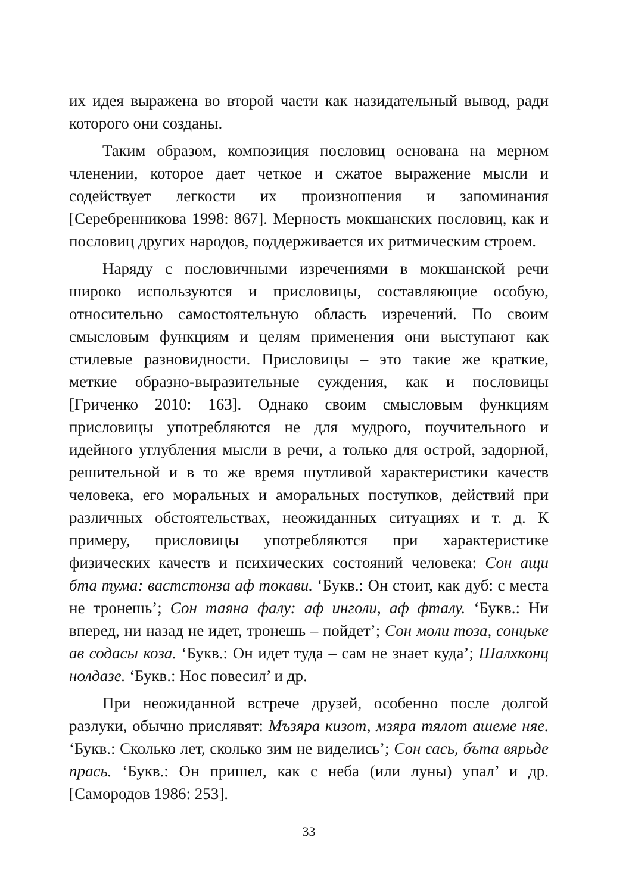их идея выражена во второй части как назидательный вывод, ради которого они созданы.
Таким образом, композиция пословиц основана на мерном членении, которое дает четкое и сжатое выражение мысли и содействует легкости их произношения и запоминания [Серебренникова 1998: 867]. Мерность мокшанских пословиц, как и пословиц других народов, поддерживается их ритмическим строем.
Наряду с пословичными изречениями в мокшанской речи широко используются и присловицы, составляющие особую, относительно самостоятельную область изречений. По своим смысловым функциям и целям применения они выступают как стилевые разновидности. Присловицы – это такие же краткие, меткие образно-выразительные суждения, как и пословицы [Гриченко 2010: 163]. Однако своим смысловым функциям присловицы употребляются не для мудрого, поучительного и идейного углубления мысли в речи, а только для острой, задорной, решительной и в то же время шутливой характеристики качеств человека, его моральных и аморальных поступков, действий при различных обстоятельствах, неожиданных ситуациях и т. д. К примеру, присловицы употребляются при характеристике физических качеств и психических состояний человека: Сон ащи бта тума: вастстонза аф токави. ‘Букв.: Он стоит, как дуб: с места не тронешь’; Сон таяна фалу: аф инголи, аф фталу. ‘Букв.: Ни вперед, ни назад не идет, тронешь – пойдет’; Сон моли тоза, сонцьке ав содасы коза. ‘Букв.: Он идет туда – сам не знает куда’; Шалхконц нолдазе. ‘Букв.: Нос повесил’ и др.
При неожиданной встрече друзей, особенно после долгой разлуки, обычно прислявят: Мъзяра кизот, мзяра тялот ашеме няе. ‘Букв.: Сколько лет, сколько зим не виделись’; Сон сась, бъта вярьде прась. ‘Букв.: Он пришел, как с неба (или луны) упал’ и др. [Самородов 1986: 253].
33